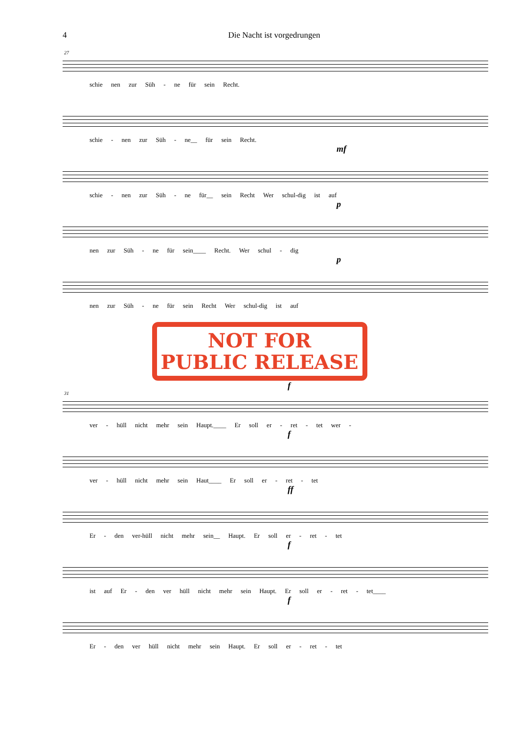4 Die Nacht ist vorgedrungen
27
schie nen zur Süh - ne für sein Recht.
schie - nen zur Süh - ne__ für sein Recht.
mf
schie - nen zur Süh - ne für__ sein Recht Wer schul-dig ist auf
p
nen zur Süh - ne für sein____ Recht. Wer schul - dig
p
nen zur Süh - ne für sein Recht Wer schul-dig ist auf
NOT FOR
PUBLIC RELEASE
f
31
ver - hüll nicht mehr sein Haupt.____ Er soll er - ret - tet wer -
f
ver - hüll nicht mehr sein Haut____ Er soll er - ret - tet
ff
Er - den ver-hüll nicht mehr sein__ Haupt. Er soll er - ret - tet
f
ist auf Er - den ver hüll nicht mehr sein Haupt. Er soll er - ret - tet____
f
Er - den ver hüll nicht mehr sein Haupt. Er soll er - ret - tet